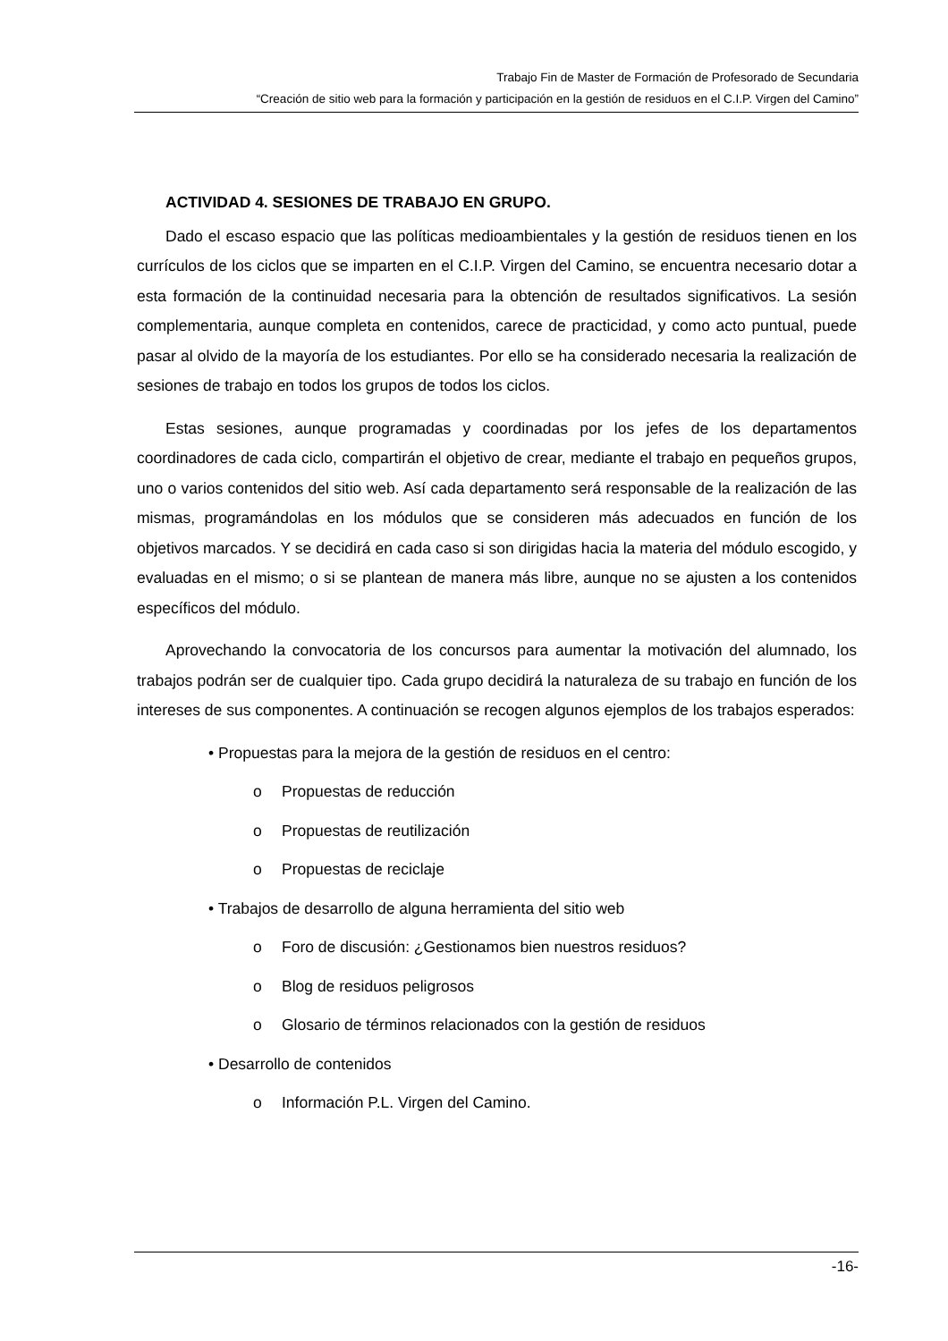Trabajo Fin de Master de Formación de Profesorado de Secundaria
“Creación de sitio web para la formación y participación en la gestión de residuos en el C.I.P. Virgen del Camino”
ACTIVIDAD 4. SESIONES DE TRABAJO EN GRUPO.
Dado el escaso espacio que las políticas medioambientales y la gestión de residuos tienen en los currículos de los ciclos que se imparten en el C.I.P. Virgen del Camino, se encuentra necesario dotar a esta formación de la continuidad necesaria para la obtención de resultados significativos. La sesión complementaria, aunque completa en contenidos, carece de practicidad, y como acto puntual, puede pasar al olvido de la mayoría de los estudiantes. Por ello se ha considerado necesaria la realización de sesiones de trabajo en todos los grupos de todos los ciclos.
Estas sesiones, aunque programadas y coordinadas por los jefes de los departamentos coordinadores de cada ciclo, compartirán el objetivo de crear, mediante el trabajo en pequeños grupos, uno o varios contenidos del sitio web. Así cada departamento será responsable de la realización de las mismas, programándolas en los módulos que se consideren más adecuados en función de los objetivos marcados. Y se decidirá en cada caso si son dirigidas hacia la materia del módulo escogido, y evaluadas en el mismo; o si se plantean de manera más libre, aunque no se ajusten a los contenidos específicos del módulo.
Aprovechando la convocatoria de los concursos para aumentar la motivación del alumnado, los trabajos podrán ser de cualquier tipo. Cada grupo decidirá la naturaleza de su trabajo en función de los intereses de sus componentes. A continuación se recogen algunos ejemplos de los trabajos esperados:
• Propuestas para la mejora de la gestión de residuos en el centro:
o Propuestas de reducción
o Propuestas de reutilización
o Propuestas de reciclaje
• Trabajos de desarrollo de alguna herramienta del sitio web
o Foro de discusión: ¿Gestionamos bien nuestros residuos?
o Blog de residuos peligrosos
o Glosario de términos relacionados con la gestión de residuos
• Desarrollo de contenidos
o Información P.L. Virgen del Camino.
-16-